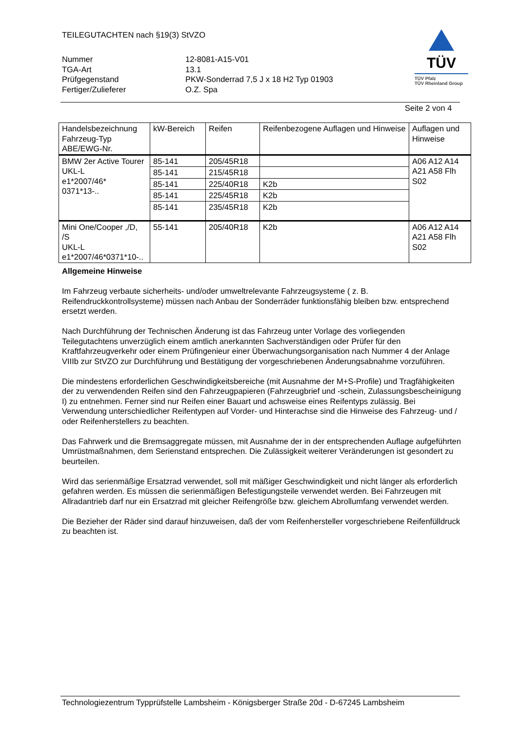TEILEGUTACHTEN nach §19(3) StVZO
Nummer
12-8081-A15-V01
TGA-Art
13.1
Prüfgegenstand
PKW-Sonderrad 7,5 J x 18 H2 Typ 01903
Fertiger/Zulieferer
O.Z. Spa
TÜV
TÜV Pfalz
TÜV Rheinland Group
Seite 2 von 4
| Handelsbezeichnung Fahrzeug-Typ ABE/EWG-Nr. | kW-Bereich | Reifen | Reifenbezogene Auflagen und Hinweise | Auflagen und Hinweise |
| --- | --- | --- | --- | --- |
| BMW 2er Active Tourer UKL-L e1*2007/46* 0371*13-.. | 85-141 | 205/45R18 | | A06 A12 A14 A21 A58 Flh S02 |
| | 85-141 | 215/45R18 | | |
| | 85-141 | 225/40R18 | K2b | |
| | 85-141 | 225/45R18 | K2b | |
| | 85-141 | 235/45R18 | K2b | |
| Mini One/Cooper ,/D, /S UKL-L e1*2007/46*0371*10-.. | 55-141 | 205/40R18 | K2b | A06 A12 A14 A21 A58 Flh S02 |
Allgemeine Hinweise
Im Fahrzeug verbaute sicherheits- und/oder umweltrelevante Fahrzeugsysteme ( z. B. Reifendruckkontrollsysteme) müssen nach Anbau der Sonderräder funktionsfähig bleiben bzw. entsprechend ersetzt werden.
Nach Durchführung der Technischen Änderung ist das Fahrzeug unter Vorlage des vorliegenden Teilegutachtens unverzüglich einem amtlich anerkannten Sachverständigen oder Prüfer für den Kraftfahrzeugverkehr oder einem Prüfingenieur einer Überwachungsorganisation nach Nummer 4 der Anlage VIIIb zur StVZO zur Durchführung und Bestätigung der vorgeschriebenen Änderungsabnahme vorzuführen.
Die mindestens erforderlichen Geschwindigkeitsbereiche (mit Ausnahme der M+S-Profile) und Tragfähigkeiten der zu verwendenden Reifen sind den Fahrzeugpapieren (Fahrzeugbrief und -schein, Zulassungsbescheinigung I) zu entnehmen. Ferner sind nur Reifen einer Bauart und achsweise eines Reifentyps zulässig. Bei Verwendung unterschiedlicher Reifentypen auf Vorder- und Hinterachse sind die Hinweise des Fahrzeug- und / oder Reifenherstellers zu beachten.
Das Fahrwerk und die Bremsaggregate müssen, mit Ausnahme der in der entsprechenden Auflage aufgeführten Umrüstmaßnahmen, dem Serienstand entsprechen. Die Zulässigkeit weiterer Veränderungen ist gesondert zu beurteilen.
Wird das serienmäßige Ersatzrad verwendet, soll mit mäßiger Geschwindigkeit und nicht länger als erforderlich gefahren werden. Es müssen die serienmäßigen Befestigungsteile verwendet werden. Bei Fahrzeugen mit Allradantrieb darf nur ein Ersatzrad mit gleicher Reifengröße bzw. gleichem Abrollumfang verwendet werden.
Die Bezieher der Räder sind darauf hinzuweisen, daß der vom Reifenhersteller vorgeschriebene Reifenfülldruck zu beachten ist.
Technologiezentrum Typprüfstelle Lambsheim - Königsberger Straße 20d - D-67245 Lambsheim